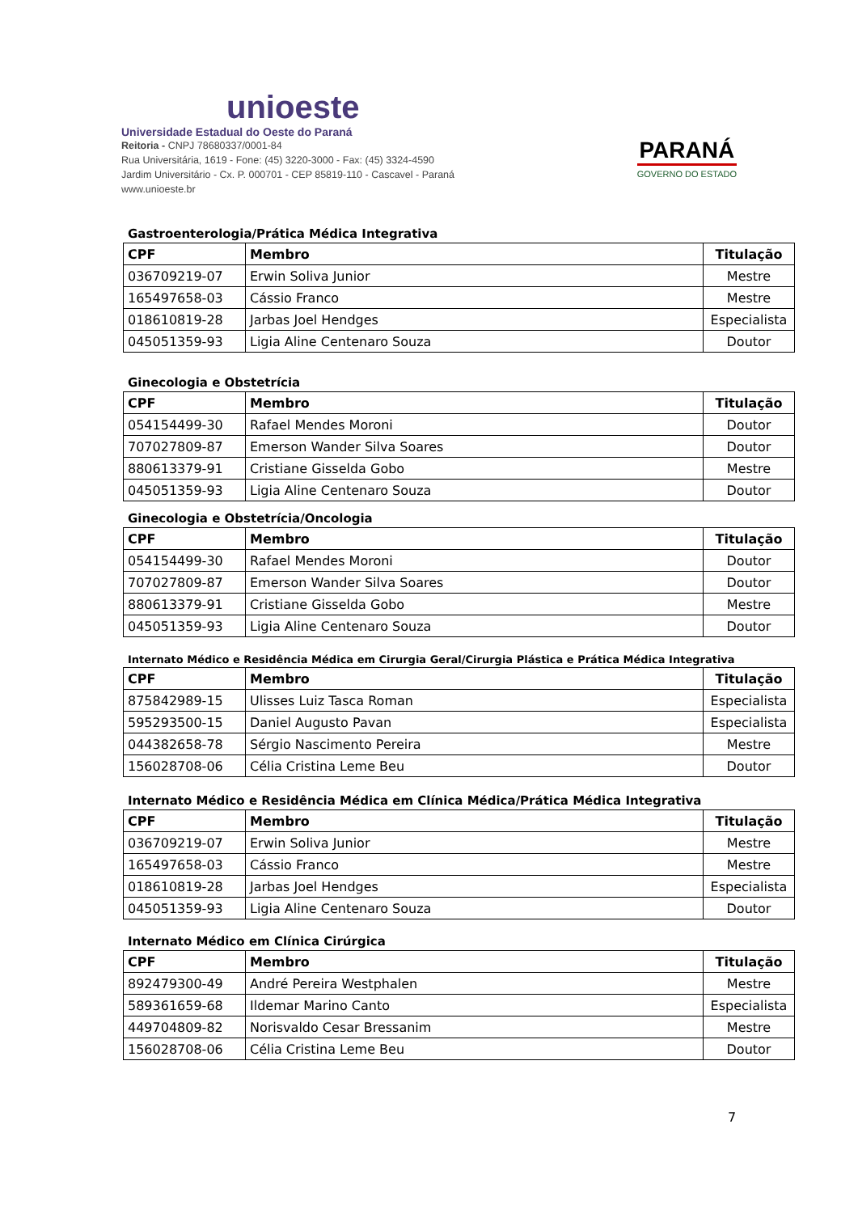unioeste
Universidade Estadual do Oeste do Paraná
Reitoria - CNPJ 78680337/0001-84
Rua Universitária, 1619 - Fone: (45) 3220-3000 - Fax: (45) 3324-4590
Jardim Universitário - Cx. P. 000701 - CEP 85819-110 - Cascavel - Paraná
www.unioeste.br
PARANÁ
GOVERNO DO ESTADO
Gastroenterologia/Prática Médica Integrativa
| CPF | Membro | Titulação |
| --- | --- | --- |
| 036709219-07 | Erwin Soliva Junior | Mestre |
| 165497658-03 | Cássio Franco | Mestre |
| 018610819-28 | Jarbas Joel Hendges | Especialista |
| 045051359-93 | Ligia Aline Centenaro Souza | Doutor |
Ginecologia e Obstetrícia
| CPF | Membro | Titulação |
| --- | --- | --- |
| 054154499-30 | Rafael Mendes Moroni | Doutor |
| 707027809-87 | Emerson Wander Silva Soares | Doutor |
| 880613379-91 | Cristiane Gisselda Gobo | Mestre |
| 045051359-93 | Ligia Aline Centenaro Souza | Doutor |
Ginecologia e Obstetrícia/Oncologia
| CPF | Membro | Titulação |
| --- | --- | --- |
| 054154499-30 | Rafael Mendes Moroni | Doutor |
| 707027809-87 | Emerson Wander Silva Soares | Doutor |
| 880613379-91 | Cristiane Gisselda Gobo | Mestre |
| 045051359-93 | Ligia Aline Centenaro Souza | Doutor |
Internato Médico e Residência Médica em Cirurgia Geral/Cirurgia Plástica e Prática Médica Integrativa
| CPF | Membro | Titulação |
| --- | --- | --- |
| 875842989-15 | Ulisses Luiz Tasca Roman | Especialista |
| 595293500-15 | Daniel Augusto Pavan | Especialista |
| 044382658-78 | Sérgio Nascimento Pereira | Mestre |
| 156028708-06 | Célia Cristina Leme Beu | Doutor |
Internato Médico e Residência Médica em Clínica Médica/Prática Médica Integrativa
| CPF | Membro | Titulação |
| --- | --- | --- |
| 036709219-07 | Erwin Soliva Junior | Mestre |
| 165497658-03 | Cássio Franco | Mestre |
| 018610819-28 | Jarbas Joel Hendges | Especialista |
| 045051359-93 | Ligia Aline Centenaro Souza | Doutor |
Internato Médico em Clínica Cirúrgica
| CPF | Membro | Titulação |
| --- | --- | --- |
| 892479300-49 | André Pereira Westphalen | Mestre |
| 589361659-68 | Ildemar Marino Canto | Especialista |
| 449704809-82 | Norisvaldo Cesar Bressanim | Mestre |
| 156028708-06 | Célia Cristina Leme Beu | Doutor |
7